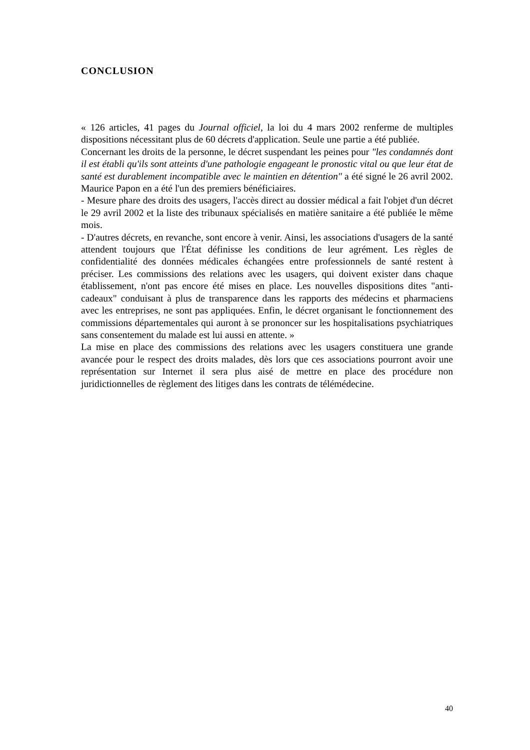CONCLUSION
« 126 articles, 41 pages du Journal officiel, la loi du 4 mars 2002 renferme de multiples dispositions nécessitant plus de 60 décrets d'application. Seule une partie a été publiée.
Concernant les droits de la personne, le décret suspendant les peines pour "les condamnés dont il est établi qu'ils sont atteints d'une pathologie engageant le pronostic vital ou que leur état de santé est durablement incompatible avec le maintien en détention" a été signé le 26 avril 2002. Maurice Papon en a été l'un des premiers bénéficiaires.
- Mesure phare des droits des usagers, l'accès direct au dossier médical a fait l'objet d'un décret le 29 avril 2002 et la liste des tribunaux spécialisés en matière sanitaire a été publiée le même mois.
- D'autres décrets, en revanche, sont encore à venir. Ainsi, les associations d'usagers de la santé attendent toujours que l'État définisse les conditions de leur agrément. Les règles de confidentialité des données médicales échangées entre professionnels de santé restent à préciser. Les commissions des relations avec les usagers, qui doivent exister dans chaque établissement, n'ont pas encore été mises en place. Les nouvelles dispositions dites "anti-cadeaux" conduisant à plus de transparence dans les rapports des médecins et pharmaciens avec les entreprises, ne sont pas appliquées. Enfin, le décret organisant le fonctionnement des commissions départementales qui auront à se prononcer sur les hospitalisations psychiatriques sans consentement du malade est lui aussi en attente. »
La mise en place des commissions des relations avec les usagers constituera une grande avancée pour le respect des droits malades, dès lors que ces associations pourront avoir une représentation sur Internet il sera plus aisé de mettre en place des procédure non juridictionnelles de règlement des litiges dans les contrats de télémédecine.
40